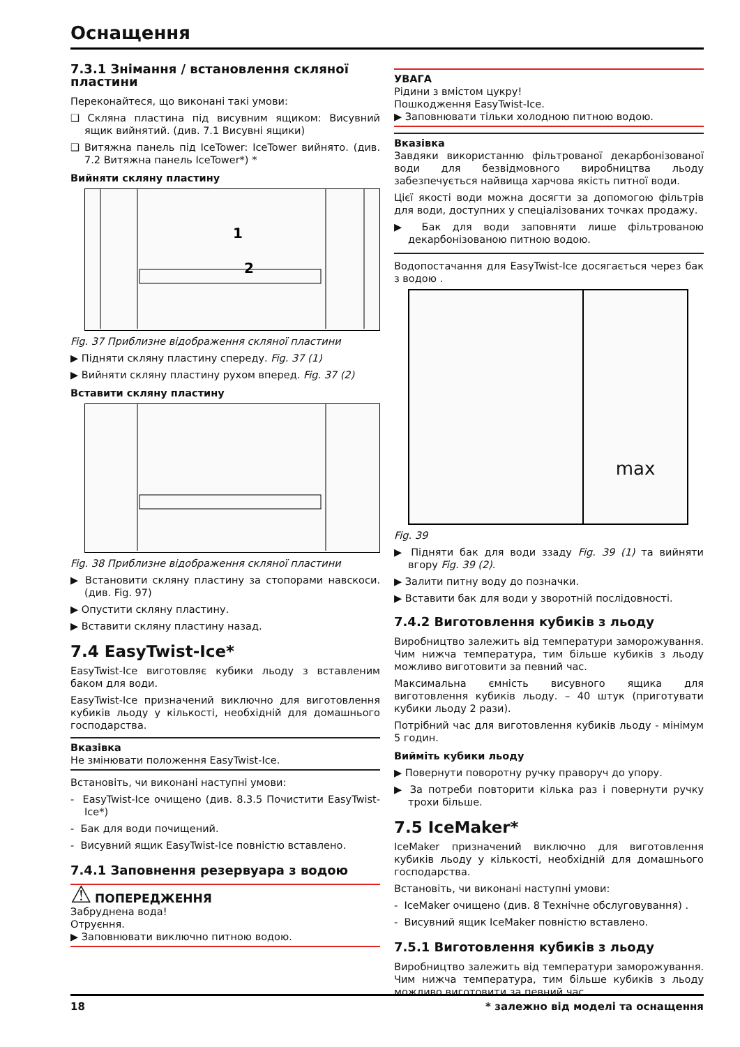Оснащення
7.3.1 Знімання / встановлення скляної пластини
Переконайтеся, що виконані такі умови:
❑ Скляна пластина під висувним ящиком: Висувний ящик вийнятий. (див. 7.1 Висувні ящики)
❑ Витяжна панель під IceTower: IceTower вийнято. (див. 7.2 Витяжна панель IceTower*) *
Вийняти скляну пластину
1
2
Fig. 37 Приблизне відображення скляної пластини
▶ Підняти скляну пластину спереду. Fig. 37 (1)
▶ Вийняти скляну пластину рухом вперед. Fig. 37 (2)
Вставити скляну пластину
Fig. 38 Приблизне відображення скляної пластини
▶ Встановити скляну пластину за стопорами навскоси. (див. Fig. 97)
▶ Опустити скляну пластину.
▶ Вставити скляну пластину назад.
7.4 EasyTwist-Ice*
EasyTwist-Ice виготовляє кубики льоду з вставленим баком для води.
EasyTwist-Ice призначений виключно для виготовлення кубиків льоду у кількості, необхідній для домашнього господарства.
Вказівка
Не змінювати положення EasyTwist-Ice.
Встановіть, чи виконані наступні умови:
- EasyTwist-Ice очищено (див. 8.3.5 Почистити EasyTwist-Ice*)
- Бак для води почищений.
- Висувний ящик EasyTwist-Ice повністю вставлено.
7.4.1 Заповнення резервуара з водою
⚠ ПОПЕРЕДЖЕННЯ
Забруднена вода!
Отруєння.
▶ Заповнювати виключно питною водою.
УВАГА
Рідини з вмістом цукру!
Пошкодження EasyTwist-Ice.
▶ Заповнювати тільки холодною питною водою.
Вказівка
Завдяки використанню фільтрованої декарбонізованої води для безвідмовного виробництва льоду забезпечується найвища харчова якість питної води.
Цієї якості води можна досягти за допомогою фільтрів для води, доступних у спеціалізованих точках продажу.
▶ Бак для води заповняти лише фільтрованою декарбонізованою питною водою.
Водопостачання для EasyTwist-Ice досягається через бак з водою .
max
Fig. 39
▶ Підняти бак для води ззаду Fig. 39 (1) та вийняти вгору Fig. 39 (2).
▶ Залити питну воду до позначки.
▶ Вставити бак для води у зворотній послідовності.
7.4.2 Виготовлення кубиків з льоду
Виробництво залежить від температури заморожування. Чим нижча температура, тим більше кубиків з льоду можливо виготовити за певний час.
Максимальна ємність висувного ящика для виготовлення кубиків льоду. – 40 штук (приготувати кубики льоду 2 рази).
Потрібний час для виготовлення кубиків льоду - мінімум 5 годин.
Вийміть кубики льоду
▶ Повернути поворотну ручку праворуч до упору.
▶ За потреби повторити кілька раз і повернути ручку трохи більше.
7.5 IceMaker*
IceMaker призначений виключно для виготовлення кубиків льоду у кількості, необхідній для домашнього господарства.
Встановіть, чи виконані наступні умови:
- IceMaker очищено (див. 8 Технічне обслуговування) .
- Висувний ящик IceMaker повністю вставлено.
7.5.1 Виготовлення кубиків з льоду
Виробництво залежить від температури заморожування. Чим нижча температура, тим більше кубиків з льоду можливо виготовити за певний час.
18 * залежно від моделі та оснащення